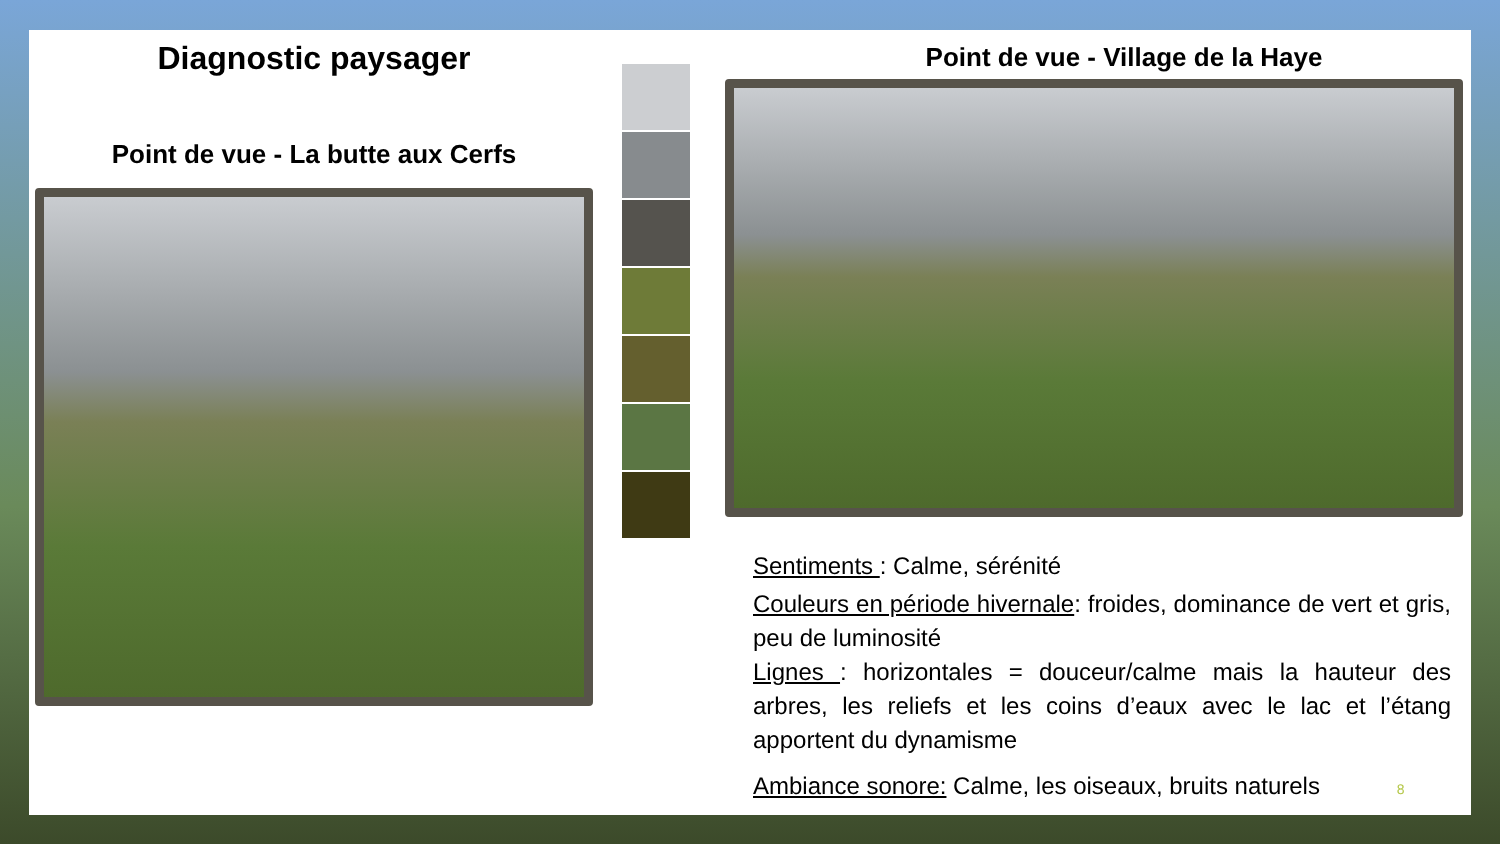Diagnostic paysager
Point de vue - La butte aux Cerfs
Point de vue - Village de la Haye
Sentiments : Calme, sérénité
Couleurs en période hivernale: froides, dominance de vert et gris, peu de luminosité
Lignes : horizontales = douceur/calme mais la hauteur des arbres, les reliefs et les coins d’eaux avec le lac et l’étang apportent du dynamisme
Ambiance sonore: Calme, les oiseaux, bruits naturels 8